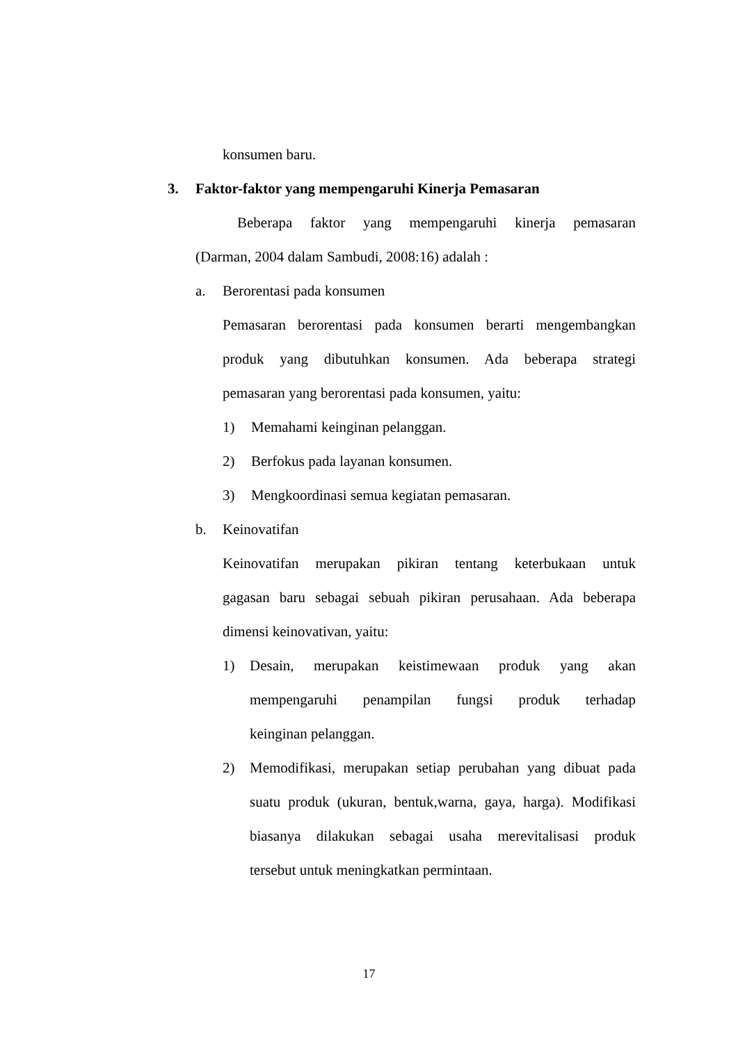konsumen baru.
3. Faktor-faktor yang mempengaruhi Kinerja Pemasaran
Beberapa faktor yang mempengaruhi kinerja pemasaran
(Darman, 2004 dalam Sambudi, 2008:16) adalah :
a. Berorentasi pada konsumen
Pemasaran berorentasi pada konsumen berarti mengembangkan
produk yang dibutuhkan konsumen. Ada beberapa strategi
pemasaran yang berorentasi pada konsumen, yaitu:
1) Memahami keinginan pelanggan.
2) Berfokus pada layanan konsumen.
3) Mengkoordinasi semua kegiatan pemasaran.
b. Keinovatifan
Keinovatifan merupakan pikiran tentang keterbukaan untuk
gagasan baru sebagai sebuah pikiran perusahaan. Ada beberapa
dimensi keinovativan, yaitu:
1)
Desain, merupakan keistimewaan produk yang akan
mempengaruhi penampilan fungsi produk terhadap
keinginan pelanggan.
2)
Memodifikasi, merupakan setiap perubahan yang dibuat pada
suatu produk (ukuran, bentuk,warna, gaya, harga). Modifikasi
biasanya dilakukan sebagai usaha merevitalisasi produk
tersebut untuk meningkatkan permintaan.
17